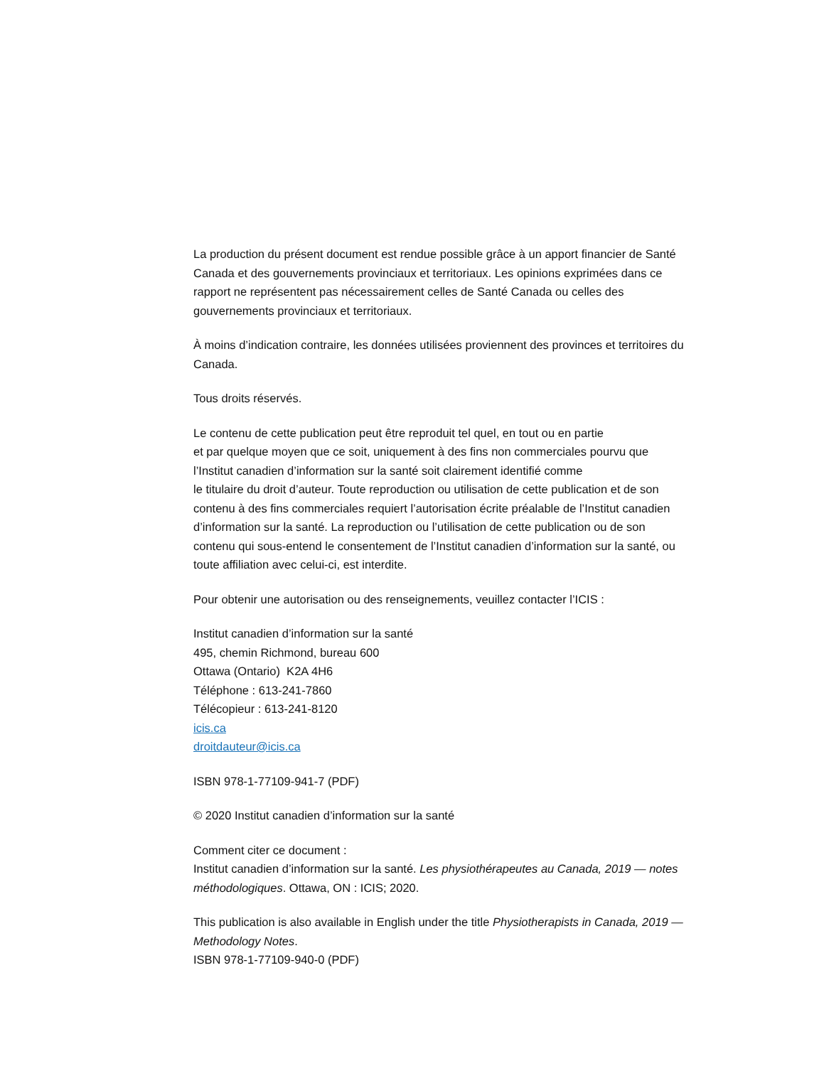La production du présent document est rendue possible grâce à un apport financier de Santé Canada et des gouvernements provinciaux et territoriaux. Les opinions exprimées dans ce rapport ne représentent pas nécessairement celles de Santé Canada ou celles des gouvernements provinciaux et territoriaux.
À moins d’indication contraire, les données utilisées proviennent des provinces et territoires du Canada.
Tous droits réservés.
Le contenu de cette publication peut être reproduit tel quel, en tout ou en partie
et par quelque moyen que ce soit, uniquement à des fins non commerciales pourvu que l’Institut canadien d’information sur la santé soit clairement identifié comme
le titulaire du droit d’auteur. Toute reproduction ou utilisation de cette publication et de son contenu à des fins commerciales requiert l’autorisation écrite préalable de l’Institut canadien d’information sur la santé. La reproduction ou l’utilisation de cette publication ou de son contenu qui sous-entend le consentement de l’Institut canadien d’information sur la santé, ou toute affiliation avec celui-ci, est interdite.
Pour obtenir une autorisation ou des renseignements, veuillez contacter l’ICIS :
Institut canadien d’information sur la santé
495, chemin Richmond, bureau 600
Ottawa (Ontario) K2A 4H6
Téléphone : 613-241-7860
Télécopieur : 613-241-8120
icis.ca
droitdauteur@icis.ca
ISBN 978-1-77109-941-7 (PDF)
© 2020 Institut canadien d’information sur la santé
Comment citer ce document :
Institut canadien d’information sur la santé. Les physiothérapeutes au Canada, 2019 — notes méthodologiques. Ottawa, ON : ICIS; 2020.
This publication is also available in English under the title Physiotherapists in Canada, 2019 — Methodology Notes.
ISBN 978-1-77109-940-0 (PDF)